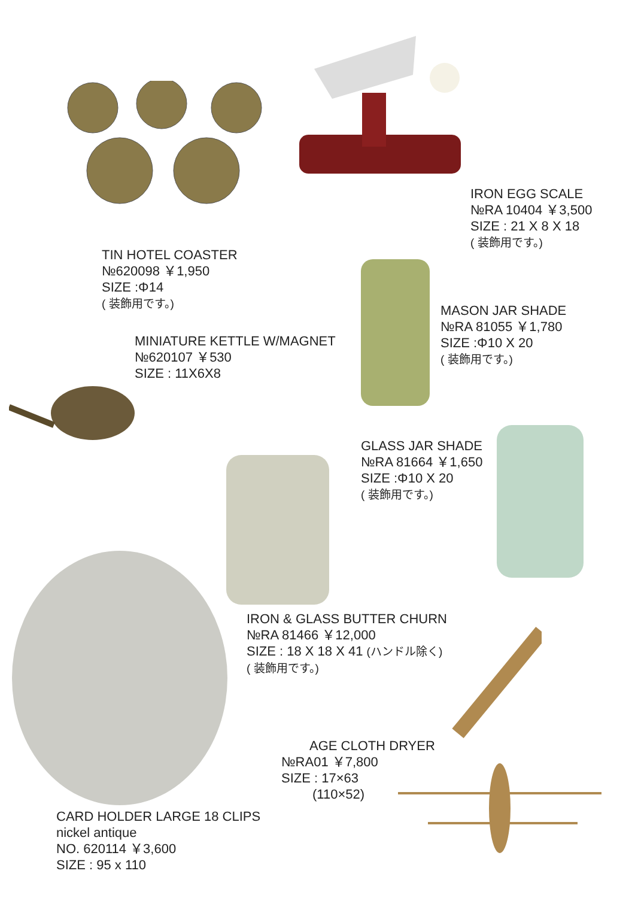IRON EGG SCALE
№RA 10404 ￥3,500
SIZE : 21 X 8 X 18
( 装飾用です。)
TIN HOTEL COASTER
№620098 ￥1,950
SIZE :Φ14
( 装飾用です。)
MASON JAR SHADE
№RA 81055 ￥1,780
SIZE :Φ10 X 20
( 装飾用です。)
MINIATURE KETTLE W/MAGNET
№620107 ￥530
SIZE : 11X6X8
GLASS JAR SHADE
№RA 81664 ￥1,650
SIZE :Φ10 X 20
( 装飾用です。)
IRON & GLASS BUTTER CHURN
№RA 81466 ￥12,000
SIZE : 18 X 18 X 41 (ハンドル除く)
( 装飾用です。)
AGE CLOTH DRYER
№RA01 ￥7,800
SIZE : 17×63
(110×52)
CARD HOLDER LARGE 18 CLIPS
nickel antique
NO. 620114 ￥3,600
SIZE : 95 x 110